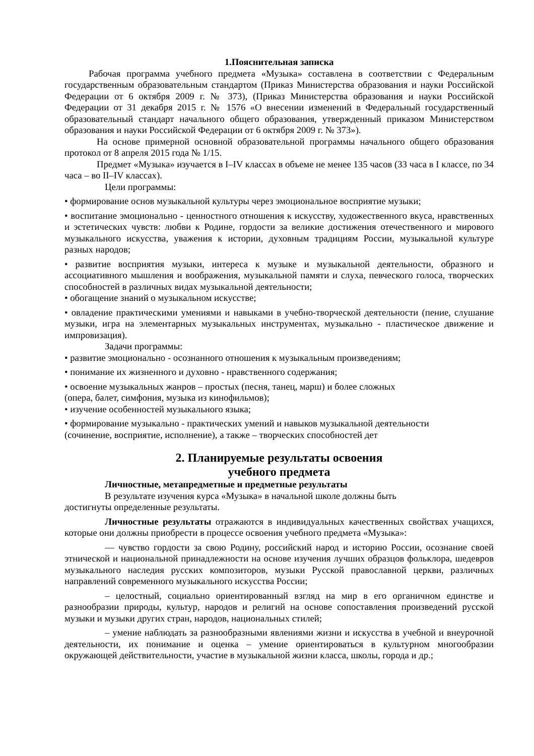1.Пояснительная записка
Рабочая программа учебного предмета «Музыка» составлена в соответствии с Федеральным государственным образовательным стандартом (Приказ Министерства образования и науки Российской Федерации от 6 октября 2009 г. № 373), (Приказ Министерства образования и науки Российской Федерации от 31 декабря 2015 г. № 1576 «О внесении изменений в Федеральный государственный образовательный стандарт начального общего образования, утвержденный приказом Министерством образования и науки Российской Федерации от 6 октября 2009 г. № 373»).
На основе примерной основной образовательной программы начального общего образования протокол от 8 апреля 2015 года № 1/15.
Предмет «Музыка» изучается в I–IV классах в объеме не менее 135 часов (33 часа в I классе, по 34 часа – во II–IV классах).
Цели программы:
• формирование основ музыкальной культуры через эмоциональное восприятие музыки;
• воспитание эмоционально - ценностного отношения к искусству, художественного вкуса, нравственных и эстетических чувств: любви к Родине, гордости за великие достижения отечественного и мирового музыкального искусства, уважения к истории, духовным традициям России, музыкальной культуре разных народов;
• развитие восприятия музыки, интереса к музыке и музыкальной деятельности, образного и ассоциативного мышления и воображения, музыкальной памяти и слуха, певческого голоса, творческих способностей в различных видах музыкальной деятельности;
• обогащение знаний о музыкальном искусстве;
• овладение практическими умениями и навыками в учебно-творческой деятельности (пение, слушание музыки, игра на элементарных музыкальных инструментах, музыкально - пластическое движение и импровизация).
Задачи программы:
• развитие эмоционально - осознанного отношения к музыкальным произведениям;
• понимание их жизненного и духовно - нравственного содержания;
• освоение музыкальных жанров – простых (песня, танец, марш) и более сложных
(опера, балет, симфония, музыка из кинофильмов);
• изучение особенностей музыкального языка;
• формирование музыкально - практических умений и навыков музыкальной деятельности
(сочинение, восприятие, исполнение), а также – творческих способностей дет
2. Планируемые результаты освоения
учебного предмета
Личностные, метапредметные и предметные результаты
В результате изучения курса «Музыка» в начальной школе должны быть
достигнуты определенные результаты.
Личностные результаты отражают­ся в индивидуальных качественных свойствах учащихся, которые они должны приобрести в процессе освоения учебного предмета «Музыка»:
— чувство гордости за свою Родину, российский народ и историю России, осознание своей этнической и национальной принадлежности на основе изучения лучших образцов фольклора, шедевров музыкального наследия русских композиторов, музыки Русской православной церкви, различных направлений современного музыкального искусства России;
– целостный, социально ориентированный взгляд на мир в его органичном единстве и разнообразии природы, культур, народов и религий на основе сопоставления произведений русской музыки и музыки других стран, народов, национальных стилей;
– умение наблюдать за разнообразными явлениями жизни и искусства в учебной и внеурочной деятельности, их понимание и оценка – умение ориентироваться в культурном многообразии окружающей действительности, участие в музыкальной жизни класса, школы, города и др.;